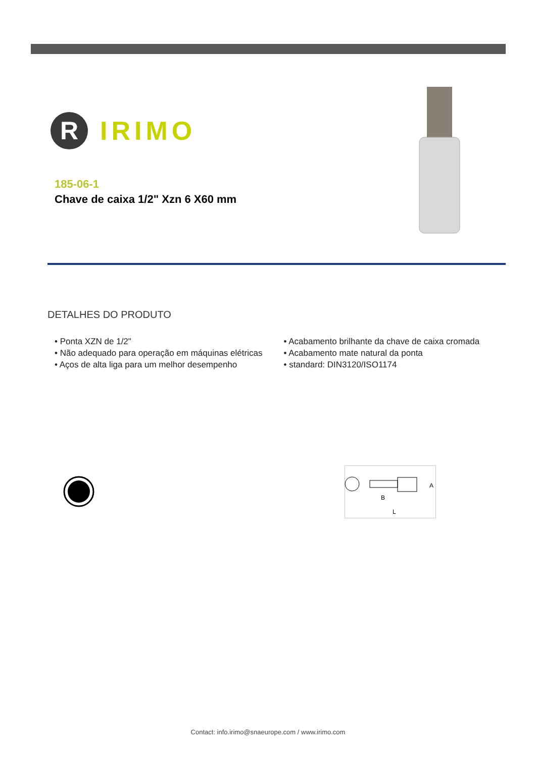R
IRIMO
185-06-1
Chave de caixa 1/2" Xzn 6 X60 mm
DETALHES DO PRODUTO
• Ponta XZN de 1/2"
• Não adequado para operação em máquinas elétricas
• Aços de alta liga para um melhor desempenho
• Acabamento brilhante da chave de caixa cromada
• Acabamento mate natural da ponta
• standard: DIN3120/ISO1174
A
B
L
Contact: info.irimo@snaeurope.com / www.irimo.com